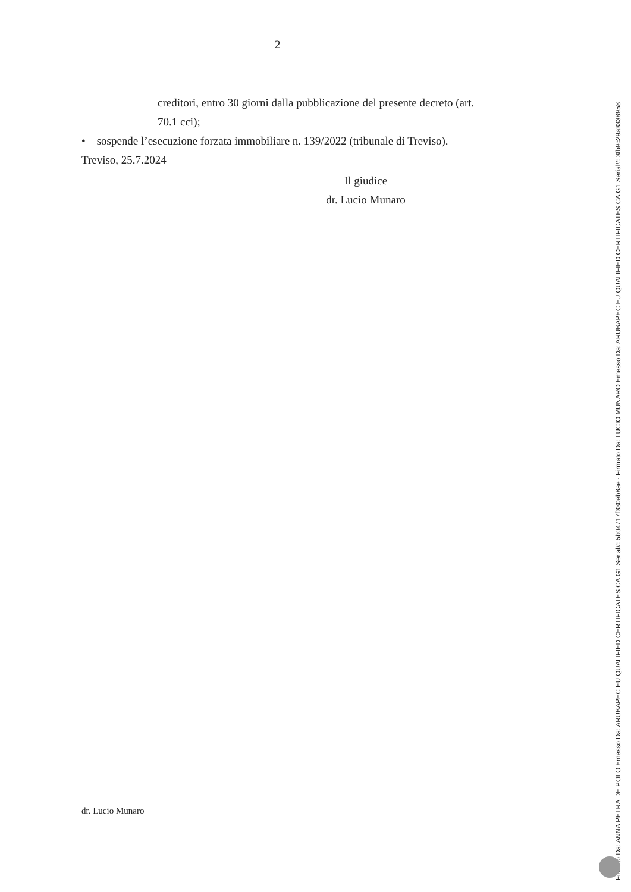2
creditori, entro 30 giorni dalla pubblicazione del presente decreto (art. 70.1 cci);
• sospende l’esecuzione forzata immobiliare n. 139/2022 (tribunale di Treviso).
Treviso, 25.7.2024
Il giudice
dr. Lucio Munaro
dr. Lucio Munaro
Firmato Da: ANNA PETRA DE POLO Emesso Da: ARUBAPEC EU QUALIFIED CERTIFICATES CA G1 Serial#: 5b04717f330eb8ae - Firmato Da: LUCIO MUNARO Emesso Da: ARUBAPEC EU QUALIFIED CERTIFICATES CA G1 Serial#: 3fb9c29a3338958